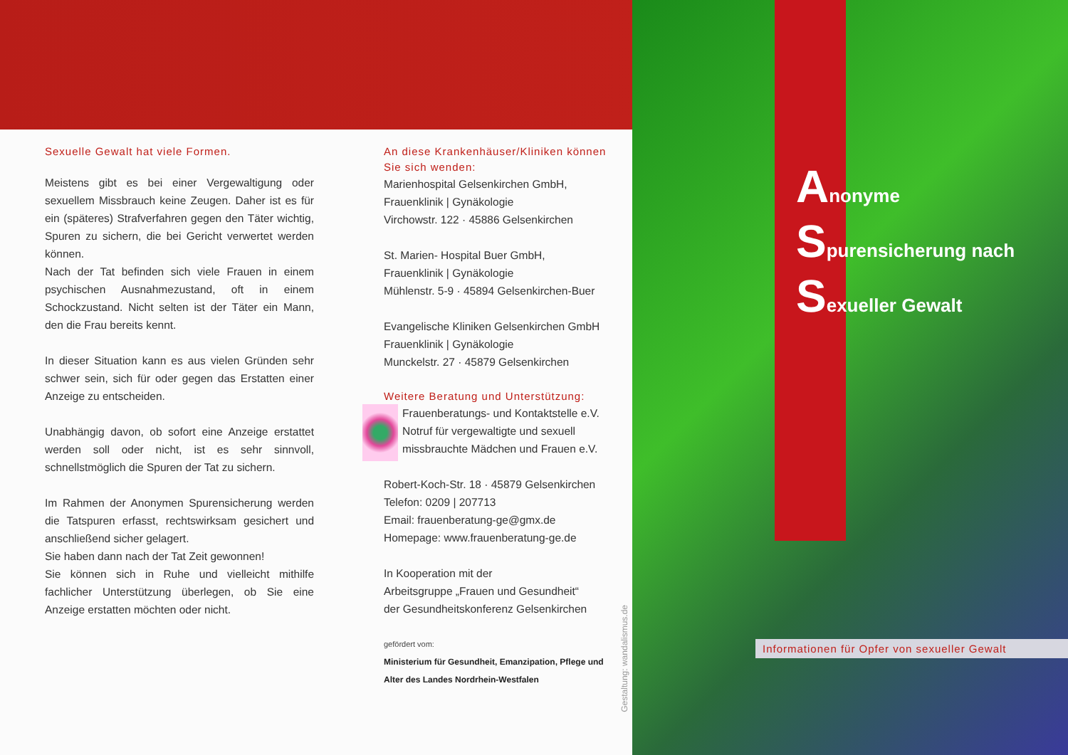Sexuelle Gewalt hat viele Formen.
Meistens gibt es bei einer Vergewaltigung oder sexuellem Missbrauch keine Zeugen. Daher ist es für ein (späteres) Strafverfahren gegen den Täter wichtig, Spuren zu sichern, die bei Gericht verwertet werden können.
Nach der Tat befinden sich viele Frauen in einem psychischen Ausnahmezustand, oft in einem Schockzustand. Nicht selten ist der Täter ein Mann, den die Frau bereits kennt.
In dieser Situation kann es aus vielen Gründen sehr schwer sein, sich für oder gegen das Erstatten einer Anzeige zu entscheiden.
Unabhängig davon, ob sofort eine Anzeige erstattet werden soll oder nicht, ist es sehr sinnvoll, schnellstmöglich die Spuren der Tat zu sichern.
Im Rahmen der Anonymen Spurensicherung werden die Tatspuren erfasst, rechtswirksam gesichert und anschließend sicher gelagert.
Sie haben dann nach der Tat Zeit gewonnen!
Sie können sich in Ruhe und vielleicht mithilfe fachlicher Unterstützung überlegen, ob Sie eine Anzeige erstatten möchten oder nicht.
An diese Krankenhäuser/Kliniken können Sie sich wenden:
Marienhospital Gelsenkirchen GmbH,
Frauenklinik | Gynäkologie
Virchowstr. 122 · 45886 Gelsenkirchen
St. Marien- Hospital Buer GmbH,
Frauenklinik | Gynäkologie
Mühlenstr. 5-9 · 45894 Gelsenkirchen-Buer
Evangelische Kliniken Gelsenkirchen GmbH
Frauenklinik | Gynäkologie
Munckelstr. 27 · 45879 Gelsenkirchen
Weitere Beratung und Unterstützung:
Frauenberatungs- und Kontaktstelle e.V.
Notruf für vergewaltigte und sexuell missbrauchte Mädchen und Frauen e.V.
Robert-Koch-Str. 18 · 45879 Gelsenkirchen
Telefon: 0209 | 207713
Email: frauenberatung-ge@gmx.de
Homepage: www.frauenberatung-ge.de
In Kooperation mit der
Arbeitsgruppe „Frauen und Gesundheit“
der Gesundheitskonferenz Gelsenkirchen
gefördert vom:
Ministerium für Gesundheit, Emanzipation, Pflege und Alter des Landes Nordrhein-Westfalen
Gestaltung: wandalismus.de
Anonyme
Spurensicherung nach
Sexueller Gewalt
Informationen für Opfer von sexueller Gewalt